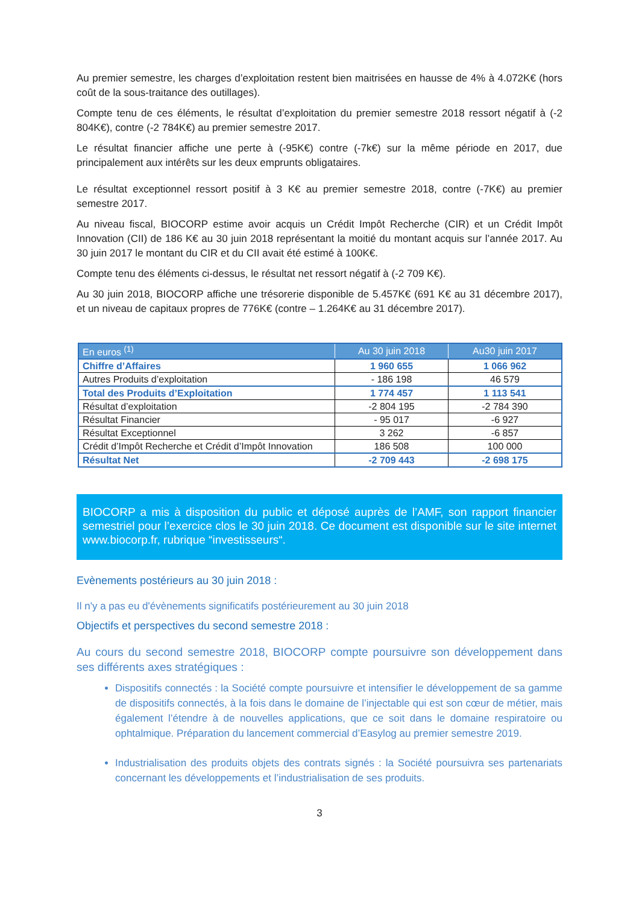Au premier semestre, les charges d’exploitation restent bien maitrisées en hausse de 4% à 4.072K€ (hors coût de la sous-traitance des outillages).
Compte tenu de ces éléments, le résultat d’exploitation du premier semestre 2018 ressort négatif à (-2 804K€), contre (-2 784K€) au premier semestre 2017.
Le résultat financier affiche une perte à (-95K€) contre (-7k€) sur la même période en 2017, due principalement aux intérêts sur les deux emprunts obligataires.
Le résultat exceptionnel ressort positif à 3 K€ au premier semestre 2018, contre (-7K€) au premier semestre 2017.
Au niveau fiscal, BIOCORP estime avoir acquis un Crédit Impôt Recherche (CIR) et un Crédit Impôt Innovation (CII) de 186 K€ au 30 juin 2018 représentant la moitié du montant acquis sur l’année 2017. Au 30 juin 2017 le montant du CIR et du CII avait été estimé à 100K€.
Compte tenu des éléments ci-dessus, le résultat net ressort négatif à (-2 709 K€).
Au 30 juin 2018, BIOCORP affiche une trésorerie disponible de 5.457K€ (691 K€ au 31 décembre 2017), et un niveau de capitaux propres de 776K€ (contre – 1.264K€ au 31 décembre 2017).
| En euros <sup>(1)</sup> | Au 30 juin 2018 | Au30 juin 2017 |
| --- | --- | --- |
| Chiffre d’Affaires | 1 960 655 | 1 066 962 |
| Autres Produits d’exploitation | - 186 198 | 46 579 |
| Total des Produits d’Exploitation | 1 774 457 | 1 113 541 |
| Résultat d’exploitation | -2 804 195 | -2 784 390 |
| Résultat Financier | - 95 017 | -6 927 |
| Résultat Exceptionnel | 3 262 | -6 857 |
| Crédit d’Impôt Recherche et Crédit d’Impôt Innovation | 186 508 | 100 000 |
| Résultat Net | -2 709 443 | -2 698 175 |
BIOCORP a mis à disposition du public et déposé auprès de l’AMF, son rapport financier semestriel pour l’exercice clos le 30 juin 2018. Ce document est disponible sur le site internet www.biocorp.fr, rubrique “investisseurs“.
Evènements postérieurs au 30 juin 2018 :
Il n'y a pas eu d'évènements significatifs postérieurement au 30 juin 2018
Objectifs et perspectives du second semestre 2018 :
Au cours du second semestre 2018, BIOCORP compte poursuivre son développement dans ses différents axes stratégiques :
Dispositifs connectés : la Société compte poursuivre et intensifier le développement de sa gamme de dispositifs connectés, à la fois dans le domaine de l’injectable qui est son cœur de métier, mais également l’étendre à de nouvelles applications, que ce soit dans le domaine respiratoire ou ophtalmique. Préparation du lancement commercial d’Easylog au premier semestre 2019.
Industrialisation des produits objets des contrats signés : la Société poursuivra ses partenariats concernant les développements et l’industrialisation de ses produits.
3